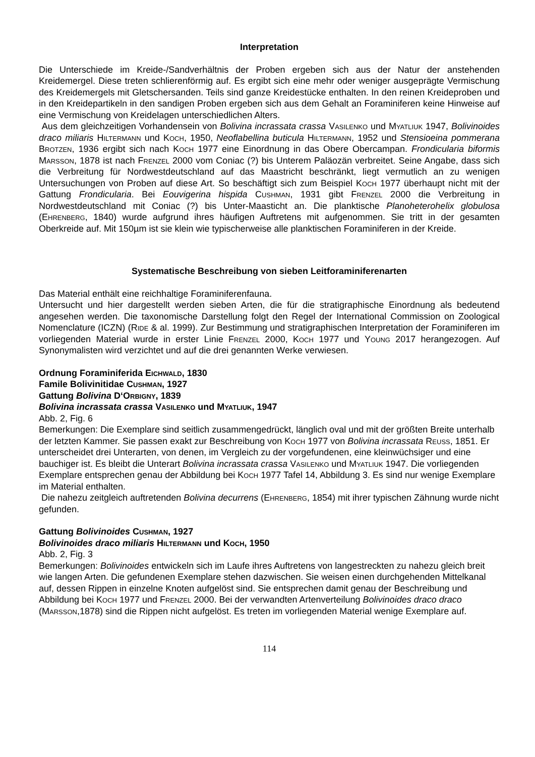Interpretation
Die Unterschiede im Kreide-/Sandverhältnis der Proben ergeben sich aus der Natur der anstehenden Kreidemergel. Diese treten schlierenförmig auf. Es ergibt sich eine mehr oder weniger ausgeprägte Vermischung des Kreidemergels mit Gletschersanden. Teils sind ganze Kreidestücke enthalten. In den reinen Kreideproben und in den Kreidepartikeln in den sandigen Proben ergeben sich aus dem Gehalt an Foraminiferen keine Hinweise auf eine Vermischung von Kreidelagen unterschiedlichen Alters.
Aus dem gleichzeitigen Vorhandensein von Bolivina incrassata crassa Vasilenko und Myatliuk 1947, Bolivinoides draco miliaris Hiltermann und Koch, 1950, Neoflabellina buticula Hiltermann, 1952 und Stensioeina pommerana Brotzen, 1936 ergibt sich nach Koch 1977 eine Einordnung in das Obere Obercampan. Frondicularia biformis Marsson, 1878 ist nach Frenzel 2000 vom Coniac (?) bis Unterem Paläozän verbreitet. Seine Angabe, dass sich die Verbreitung für Nordwestdeutschland auf das Maastricht beschränkt, liegt vermutlich an zu wenigen Untersuchungen von Proben auf diese Art. So beschäftigt sich zum Beispiel Koch 1977 überhaupt nicht mit der Gattung Frondicularia. Bei Eouvigerina hispida Cushman, 1931 gibt Frenzel 2000 die Verbreitung in Nordwestdeutschland mit Coniac (?) bis Unter-Maasticht an. Die planktische Planoheterohelix globulosa (Ehrenberg, 1840) wurde aufgrund ihres häufigen Auftretens mit aufgenommen. Sie tritt in der gesamten Oberkreide auf. Mit 150µm ist sie klein wie typischerweise alle planktischen Foraminiferen in der Kreide.
Systematische Beschreibung von sieben Leitforaminiferenarten
Das Material enthält eine reichhaltige Foraminiferenfauna.
Untersucht und hier dargestellt werden sieben Arten, die für die stratigraphische Einordnung als bedeutend angesehen werden. Die taxonomische Darstellung folgt den Regel der International Commission on Zoological Nomenclature (ICZN) (Ride & al. 1999). Zur Bestimmung und stratigraphischen Interpretation der Foraminiferen im vorliegenden Material wurde in erster Linie Frenzel 2000, Koch 1977 und Young 2017 herangezogen. Auf Synonymalisten wird verzichtet und auf die drei genannten Werke verwiesen.
Ordnung Foraminiferida Eichwald, 1830
Famile Bolivinitidae Cushman, 1927
Gattung Bolivina D‘Orbigny, 1839
Bolivina incrassata crassa Vasilenko und Myatliuk, 1947
Abb. 2, Fig. 6
Bemerkungen: Die Exemplare sind seitlich zusammengedrückt, länglich oval und mit der größten Breite unterhalb der letzten Kammer. Sie passen exakt zur Beschreibung von Koch 1977 von Bolivina incrassata Reuss, 1851. Er unterscheidet drei Unterarten, von denen, im Vergleich zu der vorgefundenen, eine kleinwüchsiger und eine bauchiger ist. Es bleibt die Unterart Bolivina incrassata crassa Vasilenko und Myatliuk 1947. Die vorliegenden Exemplare entsprechen genau der Abbildung bei Koch 1977 Tafel 14, Abbildung 3. Es sind nur wenige Exemplare im Material enthalten.
Die nahezu zeitgleich auftretenden Bolivina decurrens (Ehrenberg, 1854) mit ihrer typischen Zähnung wurde nicht gefunden.
Gattung Bolivinoides Cushman, 1927
Bolivinoides draco miliaris Hiltermann und Koch, 1950
Abb. 2, Fig. 3
Bemerkungen: Bolivinoides entwickeln sich im Laufe ihres Auftretens von langestreckten zu nahezu gleich breit wie langen Arten. Die gefundenen Exemplare stehen dazwischen. Sie weisen einen durchgehenden Mittelkanal auf, dessen Rippen in einzelne Knoten aufgelöst sind. Sie entsprechen damit genau der Beschreibung und Abbildung bei Koch 1977 und Frenzel 2000. Bei der verwandten Artenverteilung Bolivinoides draco draco (Marsson,1878) sind die Rippen nicht aufgelöst. Es treten im vorliegenden Material wenige Exemplare auf.
114